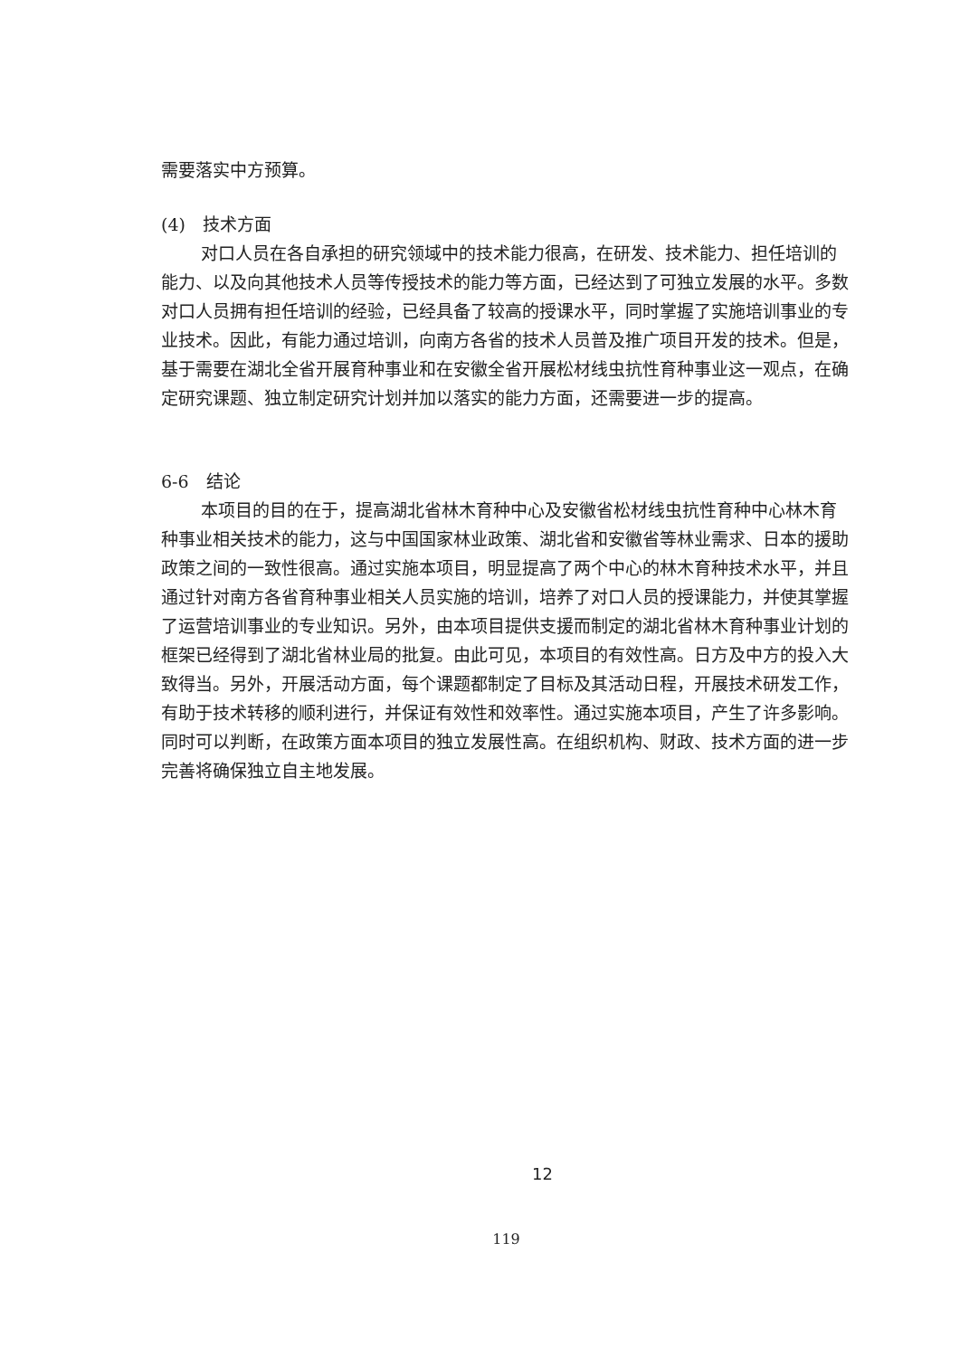需要落实中方预算。
(4)　技术方面
对口人员在各自承担的研究领域中的技术能力很高，在研发、技术能力、担任培训的能力、以及向其他技术人员等传授技术的能力等方面，已经达到了可独立发展的水平。多数对口人员拥有担任培训的经验，已经具备了较高的授课水平，同时掌握了实施培训事业的专业技术。因此，有能力通过培训，向南方各省的技术人员普及推广项目开发的技术。但是，基于需要在湖北全省开展育种事业和在安徽全省开展松材线虫抗性育种事业这一观点，在确定研究课题、独立制定研究计划并加以落实的能力方面，还需要进一步的提高。
6-6　结论
本项目的目的在于，提高湖北省林木育种中心及安徽省松材线虫抗性育种中心林木育种事业相关技术的能力，这与中国国家林业政策、湖北省和安徽省等林业需求、日本的援助政策之间的一致性很高。通过实施本项目，明显提高了两个中心的林木育种技术水平，并且通过针对南方各省育种事业相关人员实施的培训，培养了对口人员的授课能力，并使其掌握了运营培训事业的专业知识。另外，由本项目提供支援而制定的湖北省林木育种事业计划的框架已经得到了湖北省林业局的批复。由此可见，本项目的有效性高。日方及中方的投入大致得当。另外，开展活动方面，每个课题都制定了目标及其活动日程，开展技术研发工作，有助于技术转移的顺利进行，并保证有效性和效率性。通过实施本项目，产生了许多影响。同时可以判断，在政策方面本项目的独立发展性高。在组织机构、财政、技术方面的进一步完善将确保独立自主地发展。
12
119